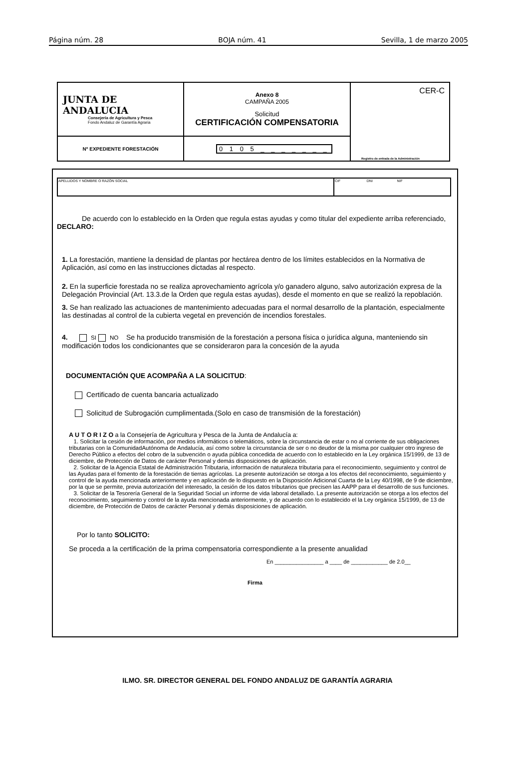Página núm. 28 BOJA núm. 41 Sevilla, 1 de marzo 2005
| JUNTA DE ANDALUCIA Consejería de Agricultura y Pesca Fondo Andaluz de Garantía Agraria | Anexo 8 CAMPAÑA 2005 Solicitud CERTIFICACIÓN COMPENSATORIA | CER-C Registro de entrada de la Administración |
| Nº EXPEDIENTE FORESTACIÓN | 0 1 0 5 _ _ _ _ _ _ _ | |
| APELLIDOS Y NOMBRE O RAZÓN SOCIAL | CIF DNI NIF |
De acuerdo con lo establecido en la Orden que regula estas ayudas y como titular del expediente arriba referenciado, DECLARO:
1. La forestación, mantiene la densidad de plantas por hectárea dentro de los límites establecidos en la Normativa de Aplicación, así como en las instrucciones dictadas al respecto.
2. En la superficie forestada no se realiza aprovechamiento agrícola y/o ganadero alguno, salvo autorización expresa de la Delegación Provincial (Art. 13.3.de la Orden que regula estas ayudas), desde el momento en que se realizó la repoblación.
3. Se han realizado las actuaciones de mantenimiento adecuadas para el normal desarrollo de la plantación, especialmente las destinadas al control de la cubierta vegetal en prevención de incendios forestales.
4. SI NO Se ha producido transmisión de la forestación a persona física o jurídica alguna, manteniendo sin modificación todos los condicionantes que se consideraron para la concesión de la ayuda
DOCUMENTACIÓN QUE ACOMPAÑA A LA SOLICITUD:
Certificado de cuenta bancaria actualizado
Solicitud de Subrogación cumplimentada.(Solo en caso de transmisión de la forestación)
A U T O R I Z O a la Consejería de Agricultura y Pesca de la Junta de Andalucía a:
1. Solicitar la cesión de información, por medios informáticos o telemáticos, sobre la circunstancia de estar o no al corriente de sus obligaciones tributarias con la ComunidadAutónoma de Andalucía, así como sobre la circunstancia de ser o no deudor de la misma por cualquier otro ingreso de Derecho Público a efectos del cobro de la subvención o ayuda pública concedida de acuerdo con lo establecido en la Ley orgánica 15/1999, de 13 de diciembre, de Protección de Datos de carácter Personal y demás disposiciones de aplicación.
2. Solicitar de la Agencia Estatal de Administración Tributaria, información de naturaleza tributaria para el reconocimiento, seguimiento y control de las Ayudas para el fomento de la forestación de tierras agrícolas. La presente autorización se otorga a los efectos del reconocimiento, seguimiento y control de la ayuda mencionada anteriormente y en aplicación de lo dispuesto en la Disposición Adicional Cuarta de la Ley 40/1998, de 9 de diciembre, por la que se permite, previa autorización del interesado, la cesión de los datos tributarios que precisen las AAPP para el desarrollo de sus funciones.
3. Solicitar de la Tesorería General de la Seguridad Social un informe de vida laboral detallado. La presente autorización se otorga a los efectos del reconocimiento, seguimiento y control de la ayuda mencionada anteriormente, y de acuerdo con lo establecido el la Ley orgánica 15/1999, de 13 de diciembre, de Protección de Datos de carácter Personal y demás disposiciones de aplicación.
Por lo tanto SOLICITO:
Se proceda a la certificación de la prima compensatoria correspondiente a la presente anualidad
En ________________ a ____ de ____________ de 2.0__
Firma
ILMO. SR. DIRECTOR GENERAL DEL FONDO ANDALUZ DE GARANTÍA AGRARIA